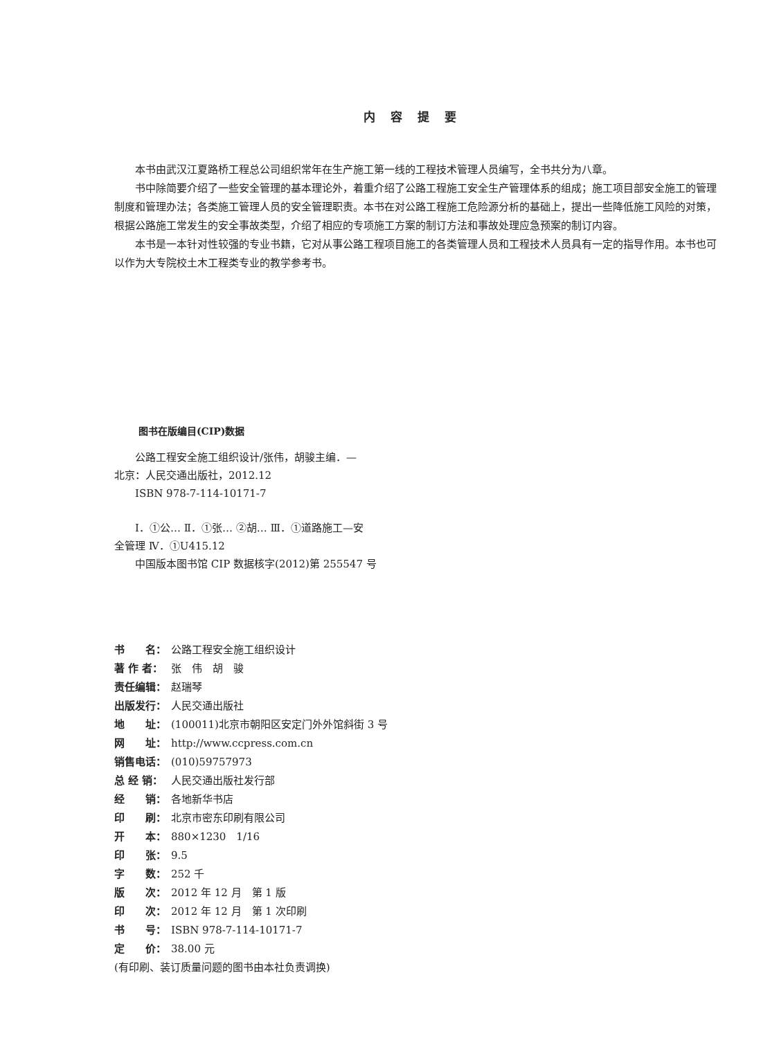内容提要
本书由武汉江夏路桥工程总公司组织常年在生产施工第一线的工程技术管理人员编写，全书共分为八章。
书中除简要介绍了一些安全管理的基本理论外，着重介绍了公路工程施工安全生产管理体系的组成；施工项目部安全施工的管理制度和管理办法；各类施工管理人员的安全管理职责。本书在对公路工程施工危险源分析的基础上，提出一些降低施工风险的对策，根据公路施工常发生的安全事故类型，介绍了相应的专项施工方案的制订方法和事故处理应急预案的制订内容。
本书是一本针对性较强的专业书籍，它对从事公路工程项目施工的各类管理人员和工程技术人员具有一定的指导作用。本书也可以作为大专院校土木工程类专业的教学参考书。
图书在版编目(CIP)数据
公路工程安全施工组织设计/张伟，胡骏主编．—
北京：人民交通出版社，2012.12
ISBN 978-7-114-10171-7
Ⅰ．①公… Ⅱ．①张… ②胡… Ⅲ．①道路施工—安
全管理 Ⅳ．①U415.12
中国版本图书馆 CIP 数据核字(2012)第 255547 号
书　　名： 公路工程安全施工组织设计
著 作 者： 张　伟　胡　骏
责任编辑： 赵瑞琴
出版发行： 人民交通出版社
地　　址： (100011)北京市朝阳区安定门外外馆斜街 3 号
网　　址： http://www.ccpress.com.cn
销售电话： (010)59757973
总 经 销： 人民交通出版社发行部
经　　销： 各地新华书店
印　　刷： 北京市密东印刷有限公司
开　　本： 880×1230　1/16
印　　张： 9.5
字　　数： 252 千
版　　次： 2012 年 12 月　第 1 版
印　　次： 2012 年 12 月　第 1 次印刷
书　　号： ISBN 978-7-114-10171-7
定　　价： 38.00 元
(有印刷、装订质量问题的图书由本社负责调换)